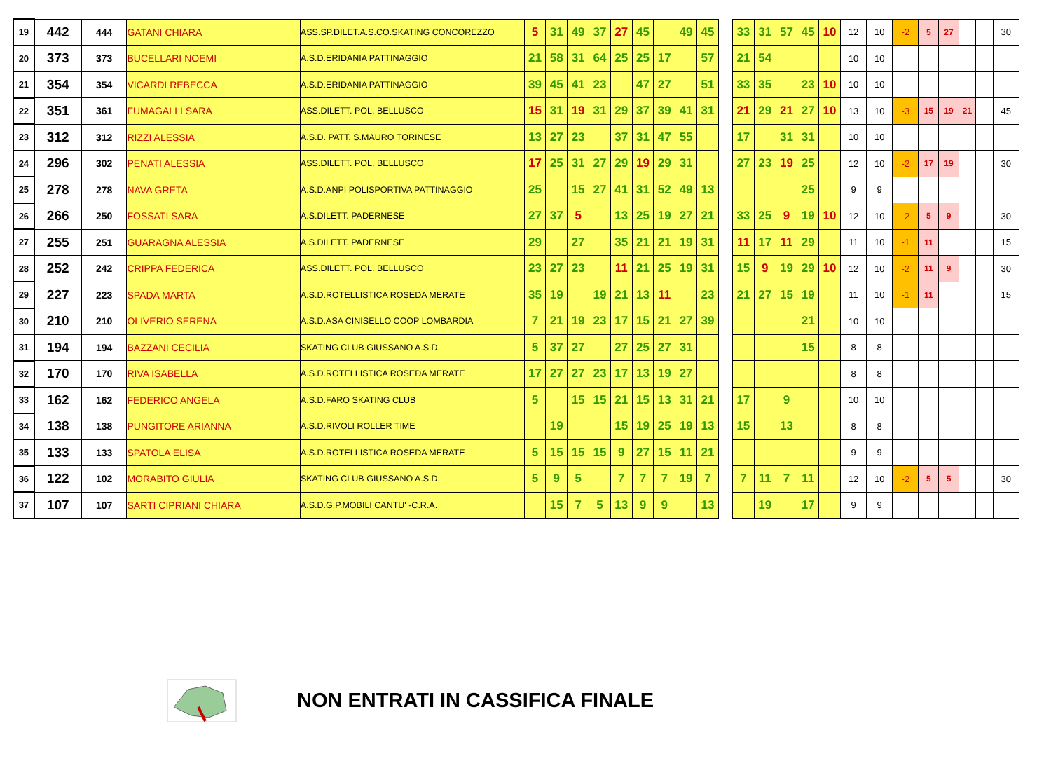| 19 | 442 | 444 | GATANI CHIARA | ASS.SP.DILET.A.S.CO.SKATING CONCOREZZO | 5 | 31 | 49 | 37 | 27 | 45 | | 49 | 45 | | 33 | 31 | 57 | 45 | 10 | 12 | 10 | -2 | 5 | 27 | | | 30 |
| 20 | 373 | 373 | BUCELLARI NOEMI | A.S.D.ERIDANIA PATTINAGGIO | 21 | 58 | 31 | 64 | 25 | 25 | 17 | | 57 | | 21 | 54 | | | | 10 | 10 | | | | | | |
| 21 | 354 | 354 | VICARDI REBECCA | A.S.D.ERIDANIA PATTINAGGIO | 39 | 45 | 41 | 23 | | 47 | 27 | | 51 | | 33 | 35 | | 23 | 10 | 10 | 10 | | | | | | |
| 22 | 351 | 361 | FUMAGALLI SARA | ASS.DILETT. POL. BELLUSCO | 15 | 31 | 19 | 31 | 29 | 37 | 39 | 41 | 31 | | 21 | 29 | 21 | 27 | 10 | 13 | 10 | -3 | 15 | 19 | 21 | | 45 |
| 23 | 312 | 312 | RIZZI ALESSIA | A.S.D. PATT. S.MAURO TORINESE | 13 | 27 | 23 | | 37 | 31 | 47 | 55 | | | 17 | | 31 | 31 | | 10 | 10 | | | | | | |
| 24 | 296 | 302 | PENATI ALESSIA | ASS.DILETT. POL. BELLUSCO | 17 | 25 | 31 | 27 | 29 | 19 | 29 | 31 | | | 27 | 23 | 19 | 25 | | 12 | 10 | -2 | 17 | 19 | | | 30 |
| 25 | 278 | 278 | NAVA GRETA | A.S.D.ANPI POLISPORTIVA PATTINAGGIO | 25 | | 15 | 27 | 41 | 31 | 52 | 49 | 13 | | | | | 25 | | 9 | 9 | | | | | | |
| 26 | 266 | 250 | FOSSATI SARA | A.S.DILETT. PADERNESE | 27 | 37 | 5 | | 13 | 25 | 19 | 27 | 21 | | 33 | 25 | 9 | 19 | 10 | 12 | 10 | -2 | 5 | 9 | | | 30 |
| 27 | 255 | 251 | GUARAGNA ALESSIA | A.S.DILETT. PADERNESE | 29 | | 27 | | 35 | 21 | 21 | 19 | 31 | | 11 | 17 | 11 | 29 | | 11 | 10 | -1 | 11 | | | | 15 |
| 28 | 252 | 242 | CRIPPA FEDERICA | ASS.DILETT. POL. BELLUSCO | 23 | 27 | 23 | | 11 | 21 | 25 | 19 | 31 | | 15 | 9 | 19 | 29 | 10 | 12 | 10 | -2 | 11 | 9 | | | 30 |
| 29 | 227 | 223 | SPADA MARTA | A.S.D.ROTELLISTICA ROSEDA MERATE | 35 | 19 | | 19 | 21 | 13 | 11 | | 23 | | 21 | 27 | 15 | 19 | | 11 | 10 | -1 | 11 | | | | 15 |
| 30 | 210 | 210 | OLIVERIO SERENA | A.S.D.ASA CINISELLO COOP LOMBARDIA | 7 | 21 | 19 | 23 | 17 | 15 | 21 | 27 | 39 | | | | | 21 | | 10 | 10 | | | | | | |
| 31 | 194 | 194 | BAZZANI CECILIA | SKATING CLUB GIUSSANO A.S.D. | 5 | 37 | 27 | | 27 | 25 | 27 | 31 | | | | | | 15 | | 8 | 8 | | | | | | |
| 32 | 170 | 170 | RIVA ISABELLA | A.S.D.ROTELLISTICA ROSEDA MERATE | 17 | 27 | 27 | 23 | 17 | 13 | 19 | 27 | | | | | | | | 8 | 8 | | | | | | |
| 33 | 162 | 162 | FEDERICO ANGELA | A.S.D.FARO SKATING CLUB | 5 | | 15 | 15 | 21 | 15 | 13 | 31 | 21 | | 17 | | 9 | | | 10 | 10 | | | | | | |
| 34 | 138 | 138 | PUNGITORE ARIANNA | A.S.D.RIVOLI ROLLER TIME | | 19 | | | 15 | 19 | 25 | 19 | 13 | | 15 | | 13 | | | 8 | 8 | | | | | | |
| 35 | 133 | 133 | SPATOLA ELISA | A.S.D.ROTELLISTICA ROSEDA MERATE | 5 | 15 | 15 | 15 | 9 | 27 | 15 | 11 | 21 | | | | | | | 9 | 9 | | | | | | |
| 36 | 122 | 102 | MORABITO GIULIA | SKATING CLUB GIUSSANO A.S.D. | 5 | 9 | 5 | | 7 | 7 | 7 | 19 | 7 | | 7 | 11 | 7 | 11 | | 12 | 10 | -2 | 5 | 5 | | | 30 |
| 37 | 107 | 107 | SARTI CIPRIANI CHIARA | A.S.D.G.P.MOBILI CANTU' -C.R.A. | | 15 | 7 | 5 | 13 | 9 | 9 | | 13 | | | 19 | | 17 | | 9 | 9 | | | | | | |
NON ENTRATI IN CASSIFICA FINALE